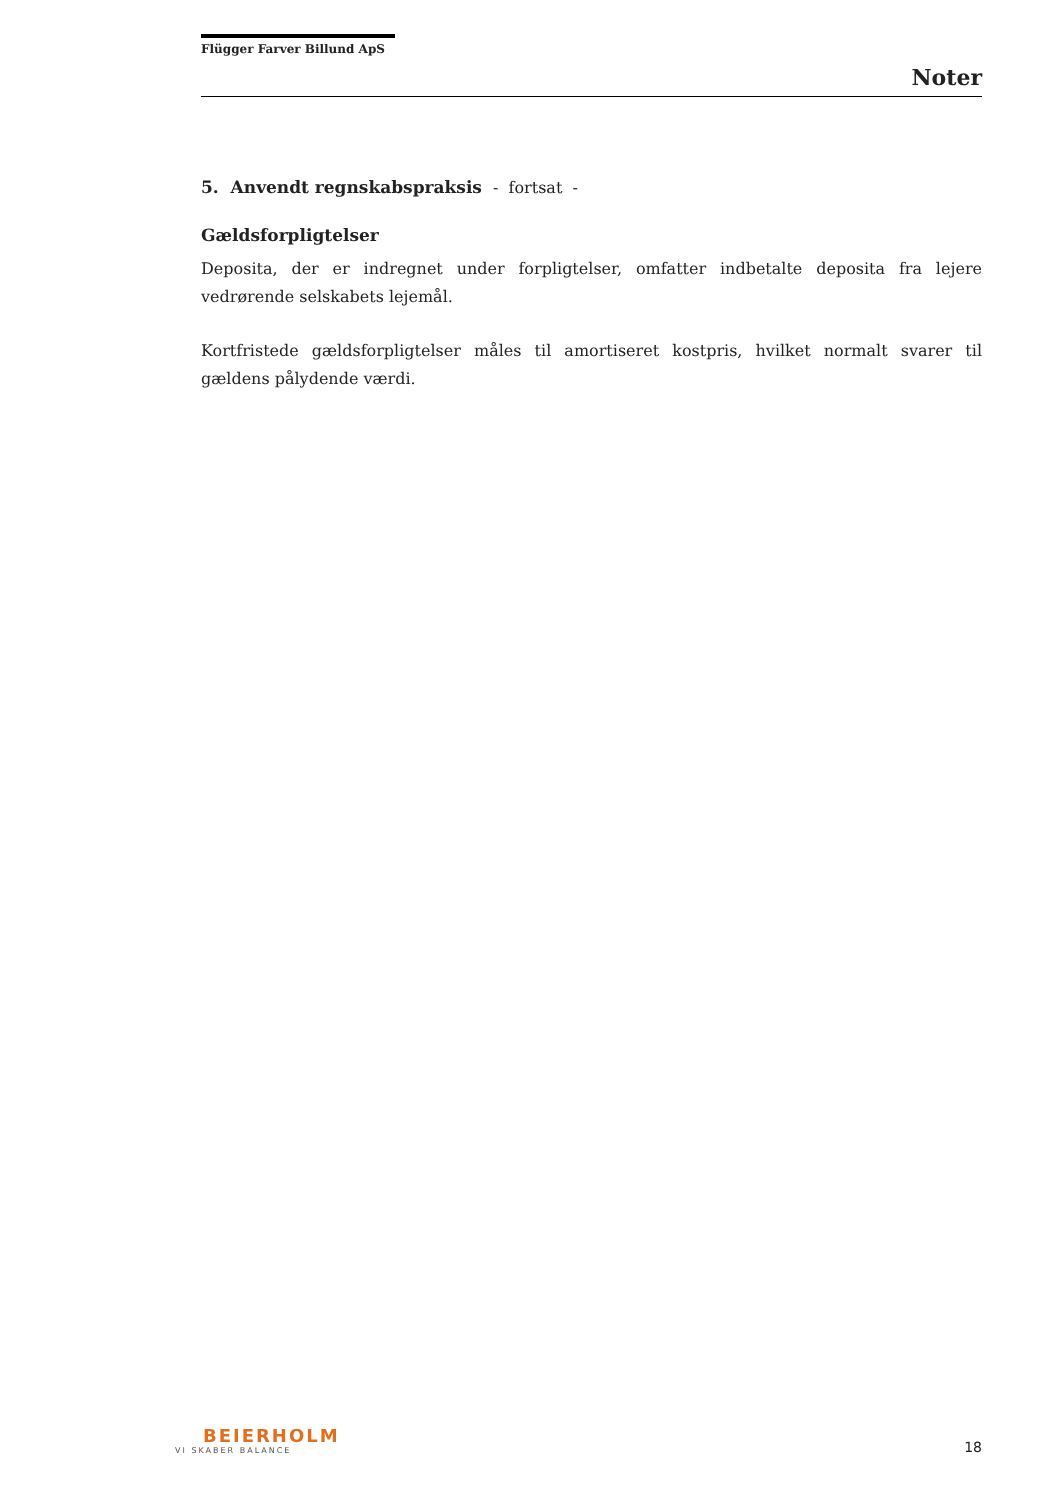Flügger Farver Billund ApS
Noter
5. Anvendt regnskabspraksis - fortsat -
Gældsforpligtelser
Deposita, der er indregnet under forpligtelser, omfatter indbetalte deposita fra lejere vedrørende selskabets lejemål.
Kortfristede gældsforpligtelser måles til amortiseret kostpris, hvilket normalt svarer til gældens pålydende værdi.
BEIERHOLM
VI SKABER BALANCE
18